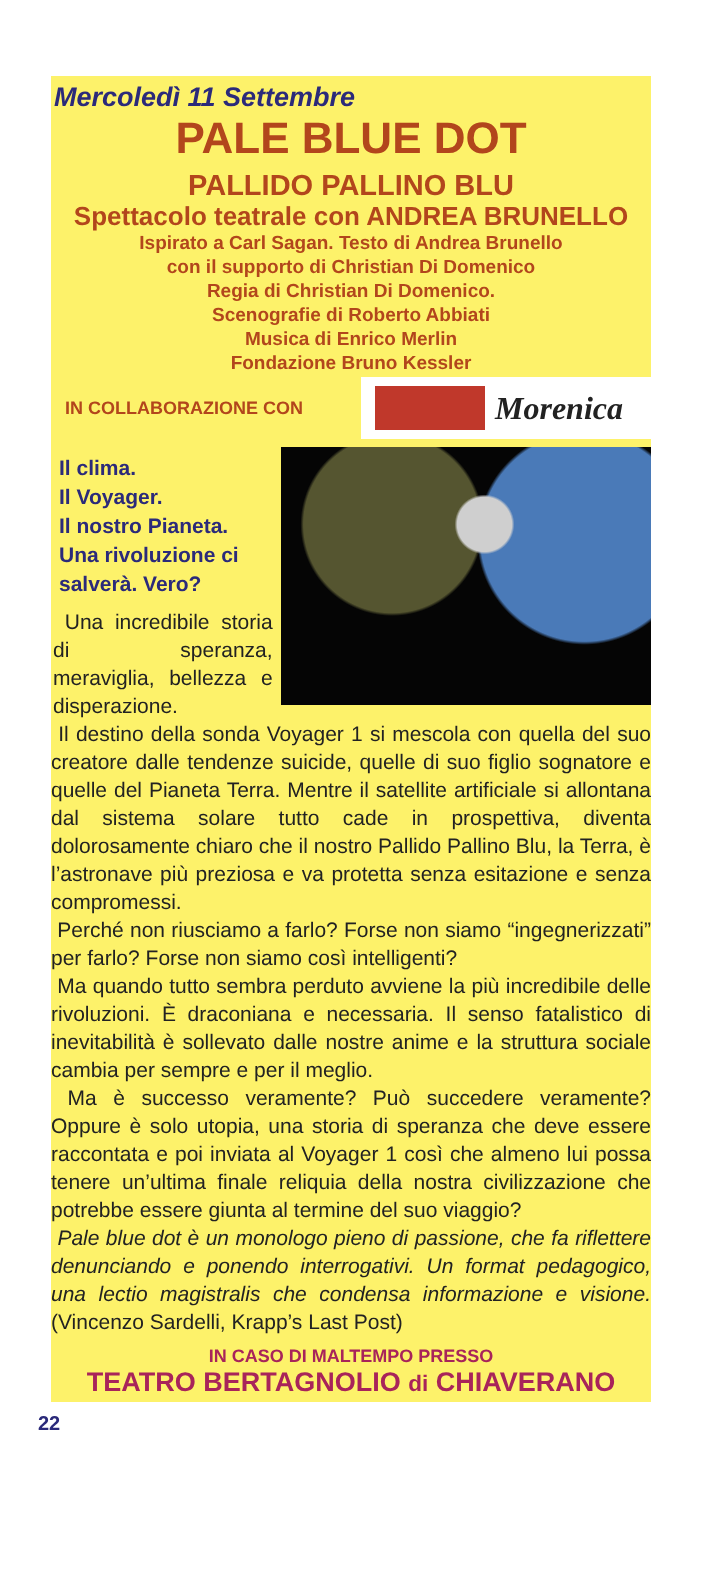Mercoledì 11 Settembre
PALE BLUE DOT
PALLIDO PALLINO BLU
Spettacolo teatrale con ANDREA BRUNELLO
Ispirato a Carl Sagan. Testo di Andrea Brunello
con il supporto di Christian Di Domenico
Regia di Christian Di Domenico.
Scenografie di Roberto Abbiati
Musica di Enrico Merlin
Fondazione Bruno Kessler
IN COLLABORAZIONE CON
Morenica
Il clima.
Il Voyager.
Il nostro Pianeta.
Una rivoluzione ci salverà. Vero?
Una incredibile storia di speranza, meraviglia, bellezza e disperazione.
Il destino della sonda Voyager 1 si mescola con quella del suo creatore dalle tendenze suicide, quelle di suo figlio sognatore e quelle del Pianeta Terra. Mentre il satellite artificiale si allontana dal sistema solare tutto cade in prospettiva, diventa dolorosamente chiaro che il nostro Pallido Pallino Blu, la Terra, è l’astronave più preziosa e va protetta senza esitazione e senza compromessi.
Perché non riusciamo a farlo? Forse non siamo “ingegnerizzati” per farlo? Forse non siamo così intelligenti?
Ma quando tutto sembra perduto avviene la più incredibile delle rivoluzioni. È draconiana e necessaria. Il senso fatalistico di inevitabilità è sollevato dalle nostre anime e la struttura sociale cambia per sempre e per il meglio.
Ma è successo veramente? Può succedere veramente? Oppure è solo utopia, una storia di speranza che deve essere raccontata e poi inviata al Voyager 1 così che almeno lui possa tenere un’ultima finale reliquia della nostra civilizzazione che potrebbe essere giunta al termine del suo viaggio?
Pale blue dot è un monologo pieno di passione, che fa riflettere denunciando e ponendo interrogativi. Un format pedagogico, una lectio magistralis che condensa informazione e visione. (Vincenzo Sardelli, Krapp’s Last Post)
IN CASO DI MALTEMPO PRESSO
TEATRO BERTAGNOLIO di CHIAVERANO
22